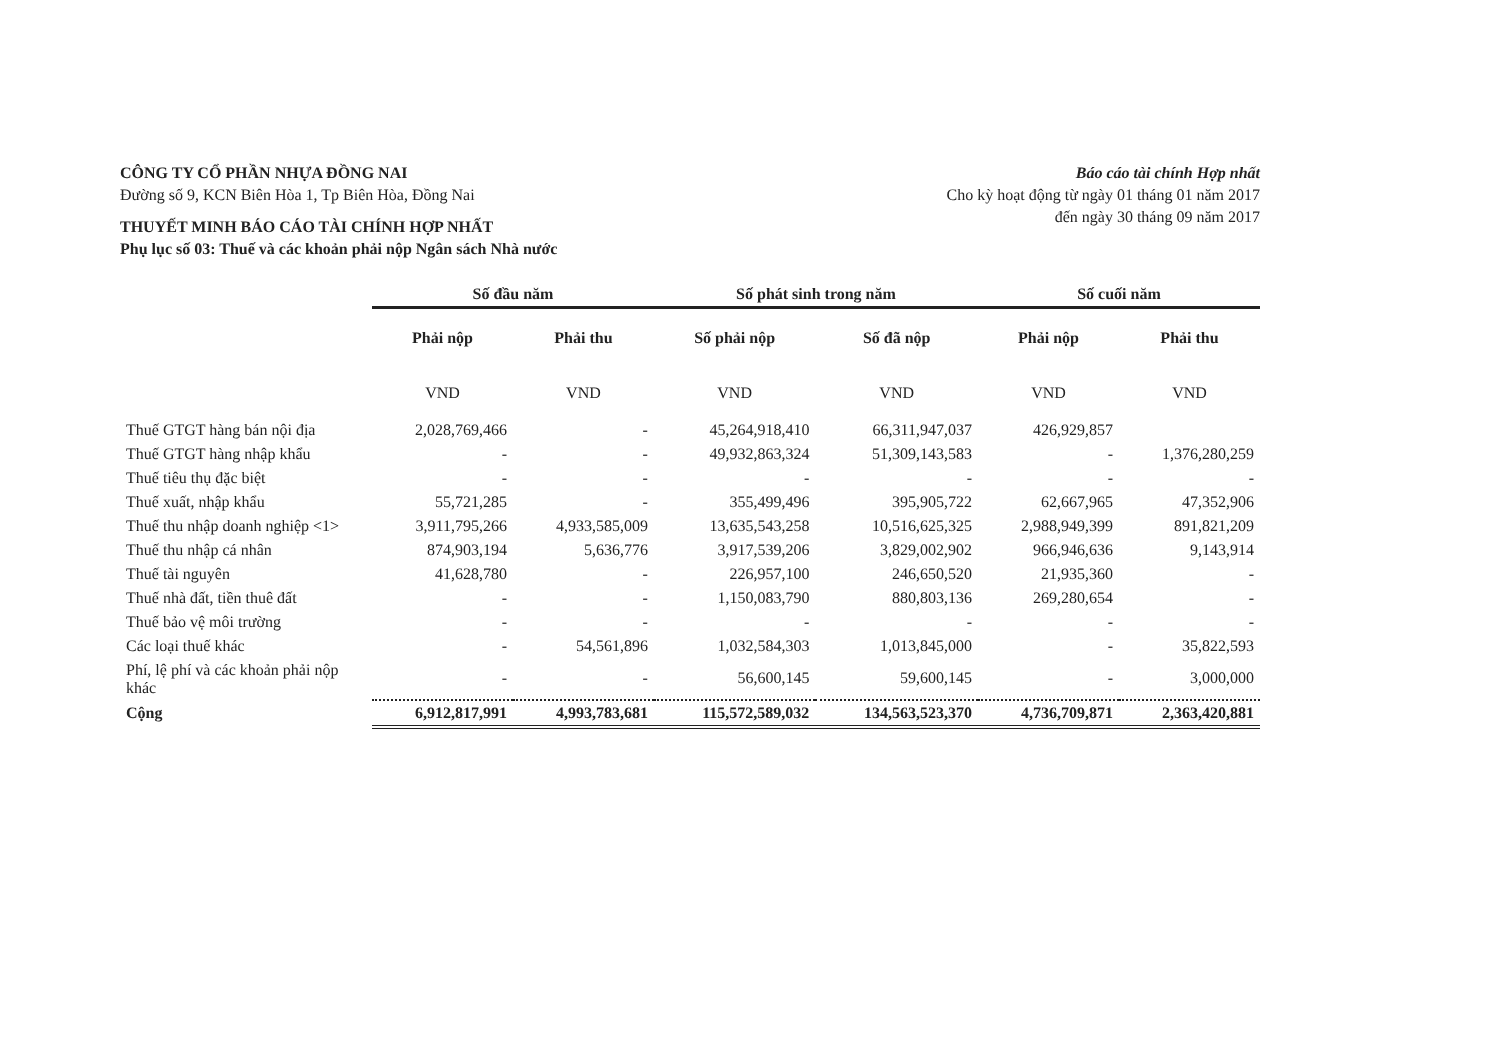CÔNG TY CỔ PHẦN NHỰA ĐỒNG NAI
Đường số 9, KCN Biên Hòa 1, Tp Biên Hòa, Đồng Nai
THUYẾT MINH BÁO CÁO TÀI CHÍNH HỢP NHẤT
Phụ lục số 03: Thuế và các khoản phải nộp Ngân sách Nhà nước
Báo cáo tài chính Hợp nhất
Cho kỳ hoạt động từ ngày 01 tháng 01 năm 2017
đến ngày 30 tháng 09 năm 2017
| | Số đầu năm | | Số phát sinh trong năm | | Số cuối năm | |
| --- | --- | --- | --- | --- | --- | --- |
| | Phải nộp | Phải thu | Số phải nộp | Số đã nộp | Phải nộp | Phải thu |
| | VND | VND | VND | VND | VND | VND |
| Thuế GTGT hàng bán nội địa | 2,028,769,466 | - | 45,264,918,410 | 66,311,947,037 | 426,929,857 | |
| Thuế GTGT hàng nhập khẩu | - | - | 49,932,863,324 | 51,309,143,583 | - | 1,376,280,259 |
| Thuế tiêu thụ đặc biệt | - | - | - | - | - | - |
| Thuế xuất, nhập khẩu | 55,721,285 | - | 355,499,496 | 395,905,722 | 62,667,965 | 47,352,906 |
| Thuế thu nhập doanh nghiệp <1> | 3,911,795,266 | 4,933,585,009 | 13,635,543,258 | 10,516,625,325 | 2,988,949,399 | 891,821,209 |
| Thuế thu nhập cá nhân | 874,903,194 | 5,636,776 | 3,917,539,206 | 3,829,002,902 | 966,946,636 | 9,143,914 |
| Thuế tài nguyên | 41,628,780 | - | 226,957,100 | 246,650,520 | 21,935,360 | - |
| Thuế nhà đất, tiền thuê đất | - | - | 1,150,083,790 | 880,803,136 | 269,280,654 | - |
| Thuế bảo vệ môi trường | - | - | - | - | - | - |
| Các loại thuế khác | - | 54,561,896 | 1,032,584,303 | 1,013,845,000 | - | 35,822,593 |
| Phí, lệ phí và các khoản phải nộp khác | - | - | 56,600,145 | 59,600,145 | - | 3,000,000 |
| Cộng | 6,912,817,991 | 4,993,783,681 | 115,572,589,032 | 134,563,523,370 | 4,736,709,871 | 2,363,420,881 |